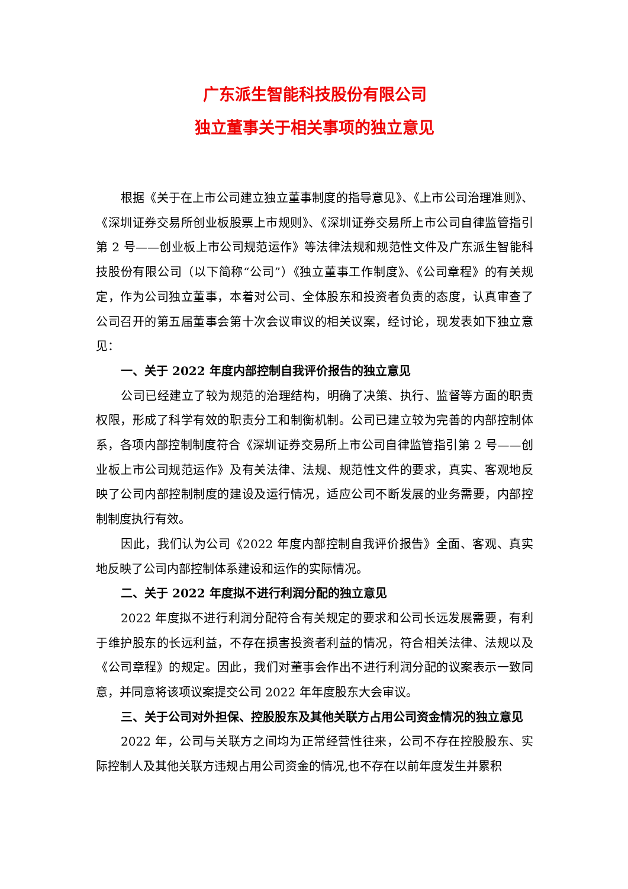广东派生智能科技股份有限公司
独立董事关于相关事项的独立意见
根据《关于在上市公司建立独立董事制度的指导意见》、《上市公司治理准则》、《深圳证券交易所创业板股票上市规则》、《深圳证券交易所上市公司自律监管指引第 2 号——创业板上市公司规范运作》等法律法规和规范性文件及广东派生智能科技股份有限公司（以下简称“公司”）《独立董事工作制度》、《公司章程》的有关规定，作为公司独立董事，本着对公司、全体股东和投资者负责的态度，认真审查了公司召开的第五届董事会第十次会议审议的相关议案，经讨论，现发表如下独立意见：
一、关于 2022 年度内部控制自我评价报告的独立意见
公司已经建立了较为规范的治理结构，明确了决策、执行、监督等方面的职责权限，形成了科学有效的职责分工和制衡机制。公司已建立较为完善的内部控制体系，各项内部控制制度符合《深圳证券交易所上市公司自律监管指引第 2 号——创业板上市公司规范运作》及有关法律、法规、规范性文件的要求，真实、客观地反映了公司内部控制制度的建设及运行情况，适应公司不断发展的业务需要，内部控制制度执行有效。
因此，我们认为公司《2022 年度内部控制自我评价报告》全面、客观、真实地反映了公司内部控制体系建设和运作的实际情况。
二、关于 2022 年度拟不进行利润分配的独立意见
2022 年度拟不进行利润分配符合有关规定的要求和公司长远发展需要，有利于维护股东的长远利益，不存在损害投资者利益的情况，符合相关法律、法规以及《公司章程》的规定。因此，我们对董事会作出不进行利润分配的议案表示一致同意，并同意将该项议案提交公司 2022 年年度股东大会审议。
三、关于公司对外担保、控股股东及其他关联方占用公司资金情况的独立意见
2022 年，公司与关联方之间均为正常经营性往来，公司不存在控股股东、实际控制人及其他关联方违规占用公司资金的情况,也不存在以前年度发生并累积